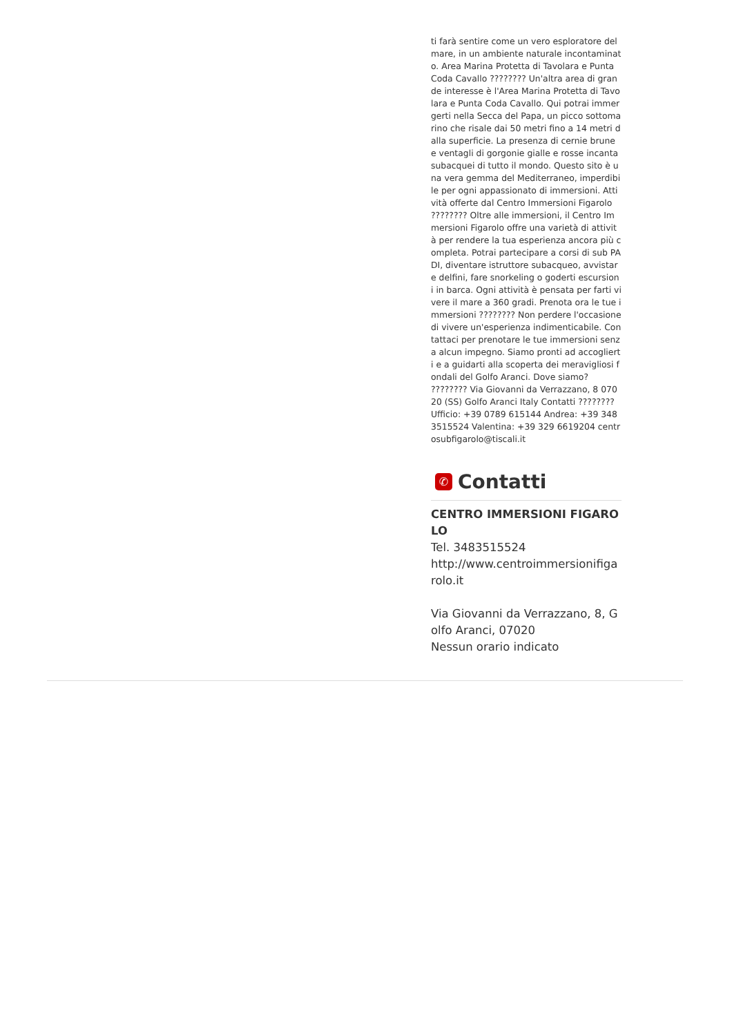ti farà sentire come un vero esploratore del mare, in un ambiente naturale incontaminato. Area Marina Protetta di Tavolara e Punta Coda Cavallo ???????? Un'altra area di grande interesse è l'Area Marina Protetta di Tavolara e Punta Coda Cavallo. Qui potrai immergerti nella Secca del Papa, un picco sottomarino che risale dai 50 metri fino a 14 metri dalla superficie. La presenza di cernie brune e ventagli di gorgonie gialle e rosse incanta subacquei di tutto il mondo. Questo sito è una vera gemma del Mediterraneo, imperdibile per ogni appassionato di immersioni. Attività offerte dal Centro Immersioni Figarolo ???????? Oltre alle immersioni, il Centro Immersioni Figarolo offre una varietà di attività per rendere la tua esperienza ancora più completa. Potrai partecipare a corsi di sub PADI, diventare istruttore subacqueo, avvistare delfini, fare snorkeling o goderti escursioni in barca. Ogni attività è pensata per farti vivere il mare a 360 gradi. Prenota ora le tue immersioni ???????? Non perdere l'occasione di vivere un'esperienza indimenticabile. Contattaci per prenotare le tue immersioni senza alcun impegno. Siamo pronti ad accoglierti e a guidarti alla scoperta dei meravigliosi fondali del Golfo Aranci. Dove siamo? ???????? Via Giovanni da Verrazzano, 8 07020 (SS) Golfo Aranci Italy Contatti ???????? Ufficio: +39 0789 615144 Andrea: +39 348 3515524 Valentina: +39 329 6619204 centrosubfigarolo@tiscali.it
✆ Contatti
CENTRO IMMERSIONI FIGAROLO
Tel. 3483515524
http://www.centroimmersionifigarolo.it
Via Giovanni da Verrazzano, 8, Golfo Aranci, 07020
Nessun orario indicato